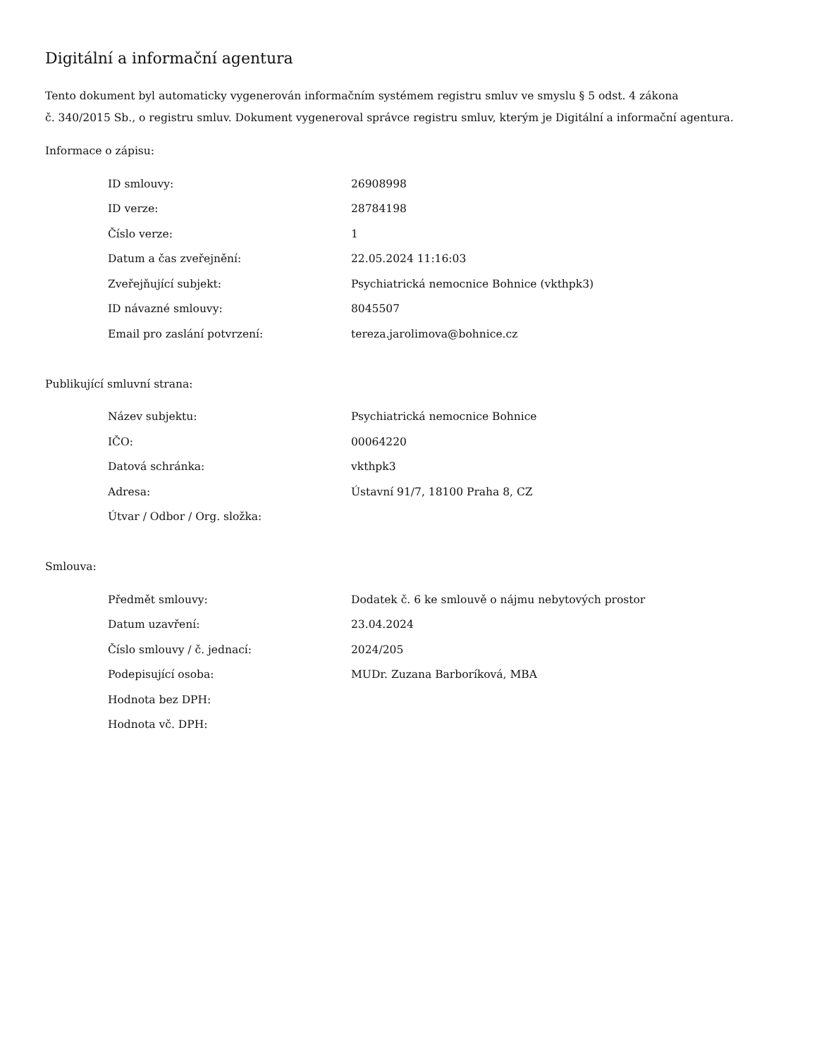Digitální a informační agentura
Tento dokument byl automaticky vygenerován informačním systémem registru smluv ve smyslu § 5 odst. 4 zákona
č. 340/2015 Sb., o registru smluv. Dokument vygeneroval správce registru smluv, kterým je Digitální a informační agentura.
Informace o zápisu:
| ID smlouvy: | 26908998 |
| ID verze: | 28784198 |
| Číslo verze: | 1 |
| Datum a čas zveřejnění: | 22.05.2024 11:16:03 |
| Zveřejňující subjekt: | Psychiatrická nemocnice Bohnice (vkthpk3) |
| ID návazné smlouvy: | 8045507 |
| Email pro zaslání potvrzení: | tereza.jarolimova@bohnice.cz |
Publikující smluvní strana:
| Název subjektu: | Psychiatrická nemocnice Bohnice |
| IČO: | 00064220 |
| Datová schránka: | vkthpk3 |
| Adresa: | Ústavní 91/7, 18100 Praha 8, CZ |
| Útvar / Odbor / Org. složka: | |
Smlouva:
| Předmět smlouvy: | Dodatek č. 6 ke smlouvě o nájmu nebytových prostor |
| Datum uzavření: | 23.04.2024 |
| Číslo smlouvy / č. jednací: | 2024/205 |
| Podepisující osoba: | MUDr. Zuzana Barboríková, MBA |
| Hodnota bez DPH: | |
| Hodnota vč. DPH: | |